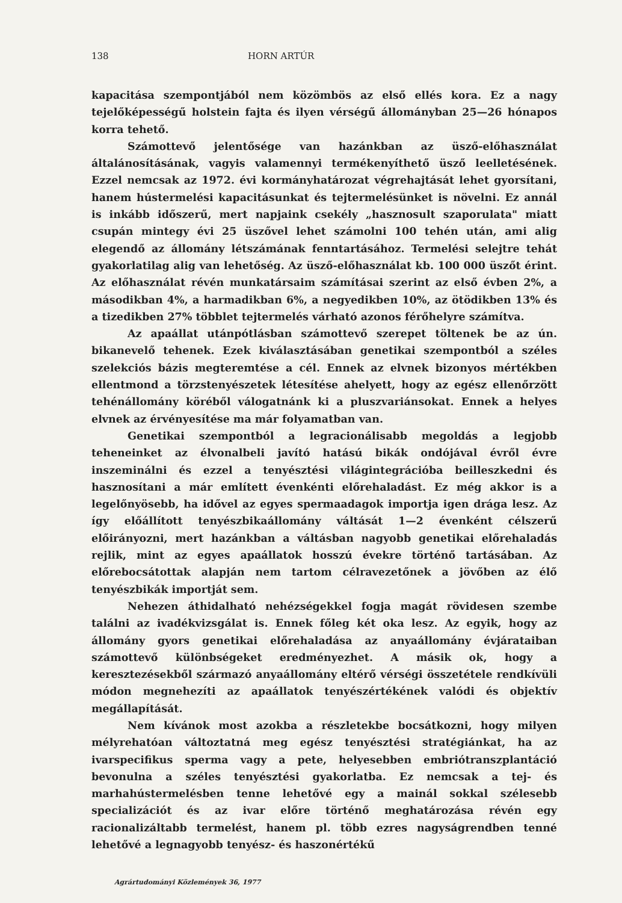138 HORN ARTÚR
kapacitása szempontjából nem közömbös az első ellés kora. Ez a nagy tejelőképességű holstein fajta és ilyen vérségű állományban 25—26 hónapos korra tehető.
Számottevő jelentősége van hazánkban az üsző-előhasználat általánosításának, vagyis valamennyi termékenyíthető üsző leelletésének. Ezzel nemcsak az 1972. évi kormányhatározat végrehajtását lehet gyorsítani, hanem hústermelési kapacitásunkat és tejtermelésünket is növelni. Ez annál is inkább időszerű, mert napjaink csekély „hasznosult szaporulata" miatt csupán mintegy évi 25 üszővel lehet számolni 100 tehén után, ami alig elegendő az állomány létszámának fenntartásához. Termelési selejtre tehát gyakorlatilag alig van lehetőség. Az üsző-előhasználat kb. 100 000 üszőt érint. Az előhasználat révén munkatársaim számításai szerint az első évben 2%, a másodikban 4%, a harmadikban 6%, a negyedikben 10%, az ötödikben 13% és a tizedikben 27% többlet tejtermelés várható azonos férőhelyre számítva.
Az apaállat utánpótlásban számottevő szerepet töltenek be az ún. bikanevelő tehenek. Ezek kiválasztásában genetikai szempontból a széles szelekciós bázis megteremtése a cél. Ennek az elvnek bizonyos mértékben ellentmond a törzstenyészetek létesítése ahelyett, hogy az egész ellenőrzött tehénállomány köréből válogatnánk ki a pluszvariánsokat. Ennek a helyes elvnek az érvényesítése ma már folyamatban van.
Genetikai szempontból a legracionálisabb megoldás a legjobb teheneinket az élvonalbeli javító hatású bikák ondójával évről évre inszeminálni és ezzel a tenyésztési világintegrációba beilleszkedni és hasznosítani a már említett évenkénti előrehaladást. Ez még akkor is a legelőnyösebb, ha idővel az egyes spermaadagok importja igen drága lesz. Az így előállított tenyészbikaállomány váltását 1—2 évenként célszerű előirányozni, mert hazánkban a váltásban nagyobb genetikai előrehaladás rejlik, mint az egyes apaállatok hosszú évekre történő tartásában. Az előrebocsátottak alapján nem tartom célravezetőnek a jövőben az élő tenyészbikák importját sem.
Nehezen áthidalható nehézségekkel fogja magát rövidesen szembe találni az ivadékvizsgálat is. Ennek főleg két oka lesz. Az egyik, hogy az állomány gyors genetikai előrehaladása az anyaállomány évjárataiban számottevő különbségeket eredményezhet. A másik ok, hogy a keresztezésekből származó anyaállomány eltérő vérségi összetétele rendkívüli módon megnehezíti az apaállatok tenyészértékének valódi és objektív megállapítását.
Nem kívánok most azokba a részletekbe bocsátkozni, hogy milyen mélyrehatóan változtatná meg egész tenyésztési stratégiánkat, ha az ivarspecifikus sperma vagy a pete, helyesebben embriótranszplantáció bevonulna a széles tenyésztési gyakorlatba. Ez nemcsak a tej- és marhahústermelésben tenne lehetővé egy a mainál sokkal szélesebb specializációt és az ivar előre történő meghatározása révén egy racionalizáltabb termelést, hanem pl. több ezres nagyságrendben tenné lehetővé a legnagyobb tenyész- és haszonértékű
Agrártudományi Közlemények 36, 1977